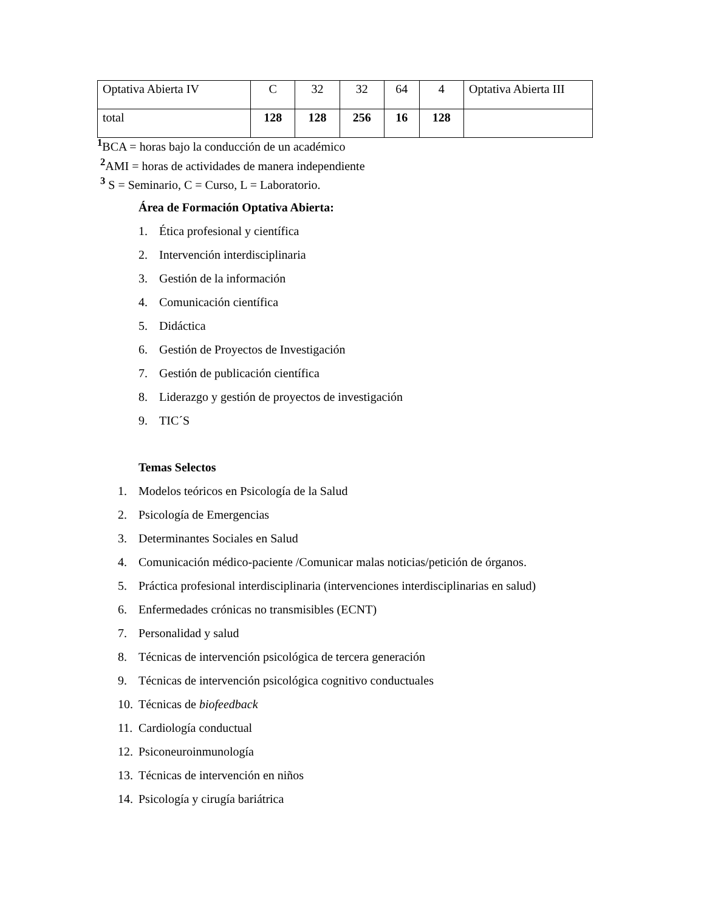| Optativa Abierta IV | C | 32 | 32 | 64 | 4 | Optativa Abierta III |
| total | 128 | 128 | 256 | 16 | 128 | |
<sup>1</sup> BCA = horas bajo la conducción de un académico
<sup>2</sup> AMI = horas de actividades de manera independiente
<sup>3</sup> S = Seminario, C = Curso, L = Laboratorio.
Área de Formación Optativa Abierta:
1. Ética profesional y científica
2. Intervención interdisciplinaria
3. Gestión de la información
4. Comunicación científica
5. Didáctica
6. Gestión de Proyectos de Investigación
7. Gestión de publicación científica
8. Liderazgo y gestión de proyectos de investigación
9. TIC´S
Temas Selectos
1. Modelos teóricos en Psicología de la Salud
2. Psicología de Emergencias
3. Determinantes Sociales en Salud
4. Comunicación médico-paciente /Comunicar malas noticias/petición de órganos.
5. Práctica profesional interdisciplinaria (intervenciones interdisciplinarias en salud)
6. Enfermedades crónicas no transmisibles (ECNT)
7. Personalidad y salud
8. Técnicas de intervención psicológica de tercera generación
9. Técnicas de intervención psicológica cognitivo conductuales
10. Técnicas de biofeedback
11. Cardiología conductual
12. Psiconeuroinmunología
13. Técnicas de intervención en niños
14. Psicología y cirugía bariátrica